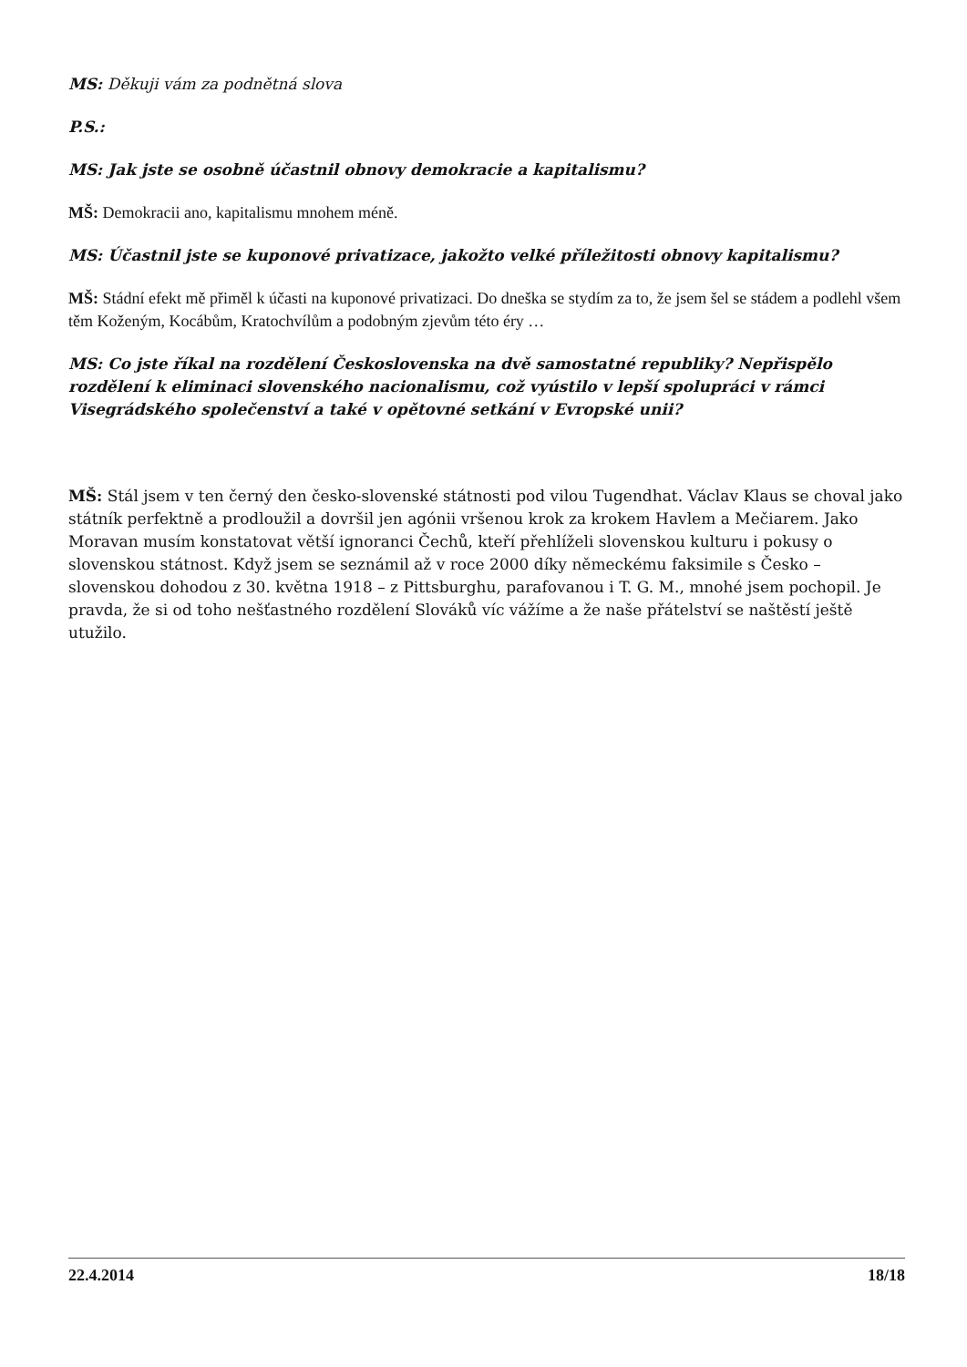MS: Děkuji vám za podnětná slova
P.S.:
MS: Jak jste se osobně účastnil obnovy demokracie a kapitalismu?
MŠ: Demokracii ano, kapitalismu mnohem méně.
MS: Účastnil jste se kuponové privatizace, jakožto velké příležitosti obnovy kapitalismu?
MŠ: Stádní efekt mě přiměl k účasti na kuponové privatizaci. Do dneška se stydím za to, že jsem šel se stádem a podlehl všem těm Koženým, Kocábům, Kratochvílům a podobným zjevům této éry …
MS: Co jste říkal na rozdělení Československa na dvě samostatné republiky? Nepřispělo rozdělení k eliminaci slovenského nacionalismu, což vyústilo v lepší spolupráci v rámci Visegrádského společenství a také v opětovné setkání v Evropské unii?
MŠ: Stál jsem v ten černý den česko-slovenské státnosti pod vilou Tugendhat. Václav Klaus se choval jako státník perfektně a prodloužil a dovršil jen agónii vršenou krok za krokem Havlem a Mečiarem. Jako Moravan musím konstatovat větší ignoranci Čechů, kteří přehlíželi slovenskou kulturu i pokusy o slovenskou státnost. Když jsem se seznámil až v roce 2000 díky německému faksimile s Česko – slovenskou dohodou z 30. května 1918 – z Pittsburghu, parafovanou i T. G. M., mnohé jsem pochopil. Je pravda, že si od toho nešťastného rozdělení Slováků víc vážíme a že naše přátelství se naštěstí ještě utužilo.
22.4.2014 18/18